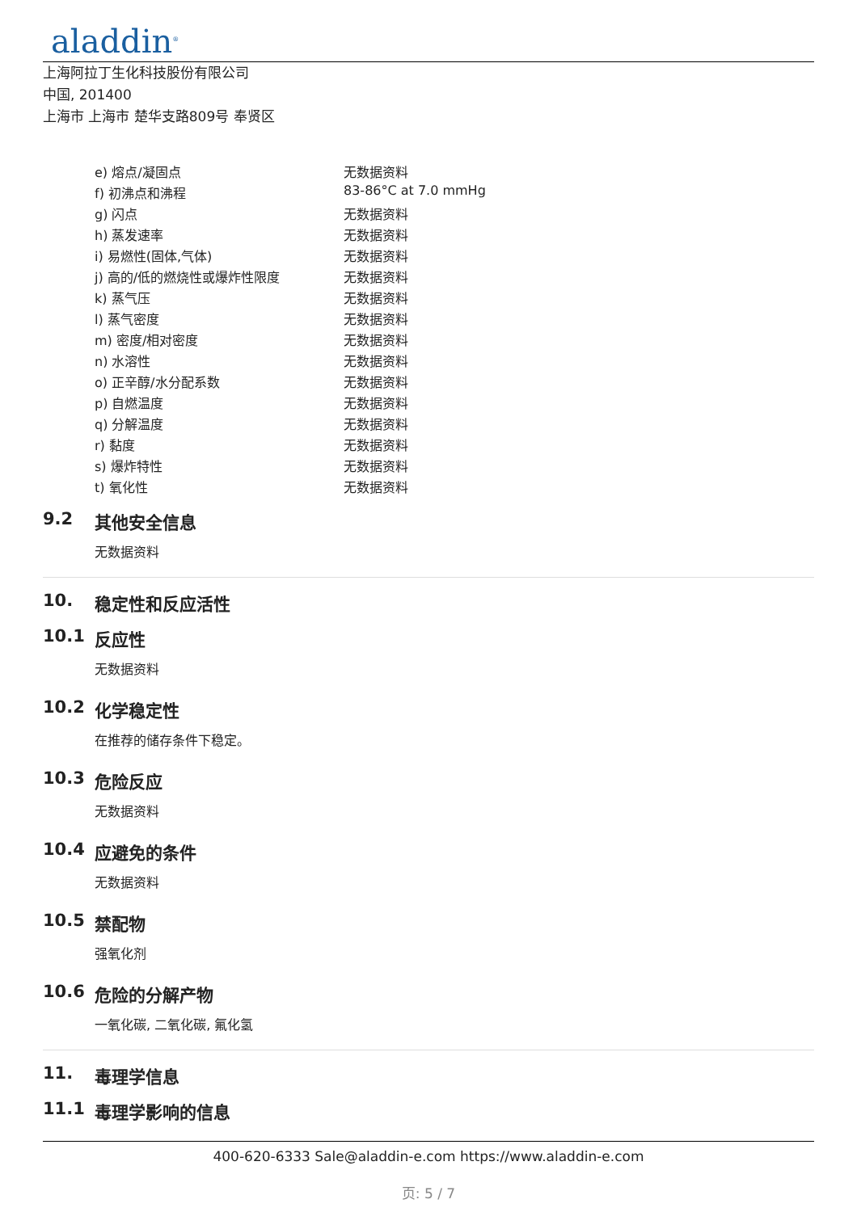aladdin<sup>®</sup>
上海阿拉丁生化科技股份有限公司
中国, 201400
上海市 上海市 楚华支路809号 奉贤区
| e) 熔点/凝固点 | 无数据资料 |
| f) 初沸点和沸程 | 83-86°C at 7.0 mmHg |
| g) 闪点 | 无数据资料 |
| h) 蒸发速率 | 无数据资料 |
| i) 易燃性(固体,气体) | 无数据资料 |
| j) 高的/低的燃烧性或爆炸性限度 | 无数据资料 |
| k) 蒸气压 | 无数据资料 |
| l) 蒸气密度 | 无数据资料 |
| m) 密度/相对密度 | 无数据资料 |
| n) 水溶性 | 无数据资料 |
| o) 正辛醇/水分配系数 | 无数据资料 |
| p) 自燃温度 | 无数据资料 |
| q) 分解温度 | 无数据资料 |
| r) 黏度 | 无数据资料 |
| s) 爆炸特性 | 无数据资料 |
| t) 氧化性 | 无数据资料 |
9.2 其他安全信息
无数据资料
10. 稳定性和反应活性
10.1 反应性
无数据资料
10.2 化学稳定性
在推荐的储存条件下稳定。
10.3 危险反应
无数据资料
10.4 应避免的条件
无数据资料
10.5 禁配物
强氧化剂
10.6 危险的分解产物
一氧化碳, 二氧化碳, 氟化氢
11. 毒理学信息
11.1 毒理学影响的信息
400-620-6333 Sale@aladdin-e.com https://www.aladdin-e.com
页: 5 / 7